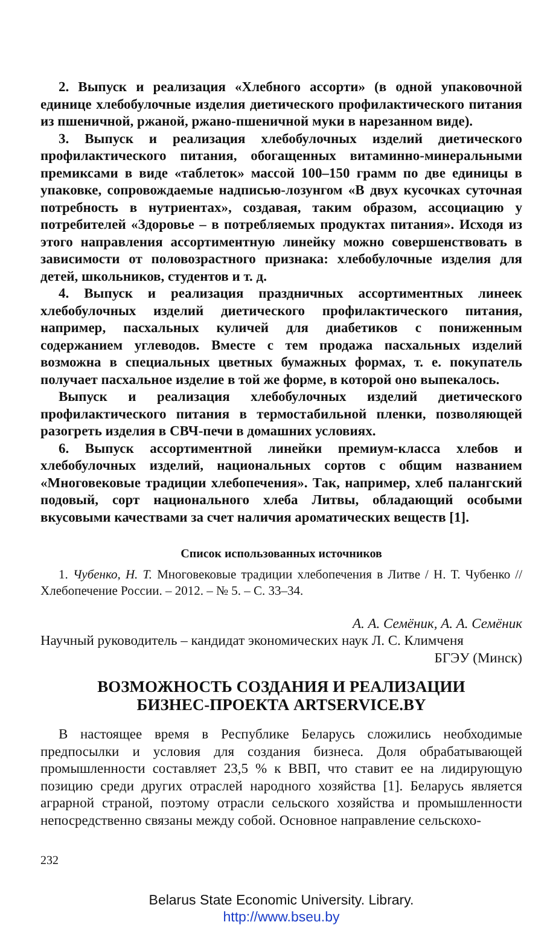2. Выпуск и реализация «Хлебного ассорти» (в одной упаковочной единице хлебобулочные изделия диетического профилактического питания из пшеничной, ржаной, ржано-пшеничной муки в нарезанном виде).
3. Выпуск и реализация хлебобулочных изделий диетического профилактического питания, обогащенных витаминно-минеральными премиксами в виде «таблеток» массой 100–150 грамм по две единицы в упаковке, сопровождаемые надписью-лозунгом «В двух кусочках суточная потребность в нутриентах», создавая, таким образом, ассоциацию у потребителей «Здоровье – в потребляемых продуктах питания». Исходя из этого направления ассортиментную линейку можно совершенствовать в зависимости от половозрастного признака: хлебобулочные изделия для детей, школьников, студентов и т. д.
4. Выпуск и реализация праздничных ассортиментных линеек хлебобулочных изделий диетического профилактического питания, например, пасхальных куличей для диабетиков с пониженным содержанием углеводов. Вместе с тем продажа пасхальных изделий возможна в специальных цветных бумажных формах, т. е. покупатель получает пасхальное изделие в той же форме, в которой оно выпекалось.
Выпуск и реализация хлебобулочных изделий диетического профилактического питания в термостабильной пленки, позволяющей разогреть изделия в СВЧ-печи в домашних условиях.
6. Выпуск ассортиментной линейки премиум-класса хлебов и хлебобулочных изделий, национальных сортов с общим названием «Многовековые традиции хлебопечения». Так, например, хлеб палангский подовый, сорт национального хлеба Литвы, обладающий особыми вкусовыми качествами за счет наличия ароматических веществ [1].
Список использованных источников
1. Чубенко, Н. Т. Многовековые традиции хлебопечения в Литве / Н. Т. Чубенко // Хлебопечение России. – 2012. – № 5. – С. 33–34.
А. А. Семёник, А. А. Семёник
Научный руководитель – кандидат экономических наук Л. С. Климченя
БГЭУ (Минск)
ВОЗМОЖНОСТЬ СОЗДАНИЯ И РЕАЛИЗАЦИИ
БИЗНЕС-ПРОЕКТА ARTSERVICE.BY
В настоящее время в Республике Беларусь сложились необходимые предпосылки и условия для создания бизнеса. Доля обрабатывающей промышленности составляет 23,5 % к ВВП, что ставит ее на лидирующую позицию среди других отраслей народного хозяйства [1]. Беларусь является аграрной страной, поэтому отрасли сельского хозяйства и промышленности непосредственно связаны между собой. Основное направление сельскохо-
232
Belarus State Economic University. Library.
http://www.bseu.by